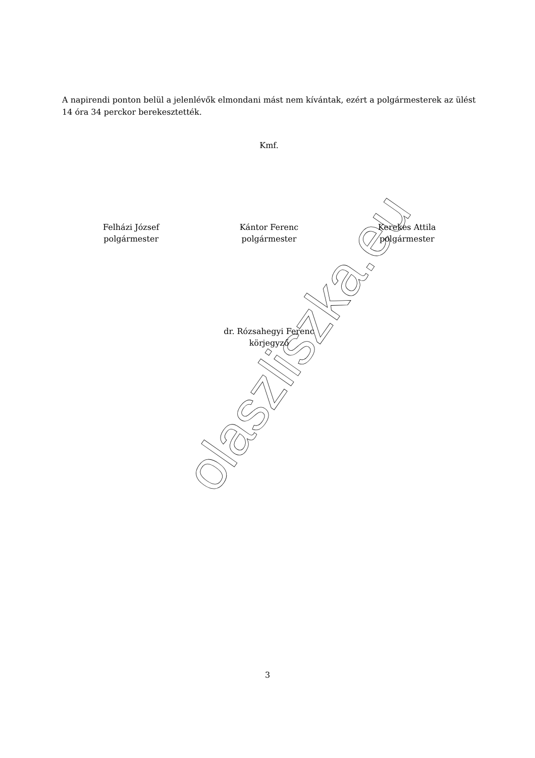olaszliszka.eu
A napirendi ponton belül a jelenlévők elmondani mást nem kívántak, ezért a polgármesterek az ülést 14 óra 34 perckor berekesztették.
Kmf.
Felházi József
polgármester
Kántor Ferenc
polgármester
Kerekes Attila
polgármester
dr. Rózsahegyi Ferenc
körjegyző
3